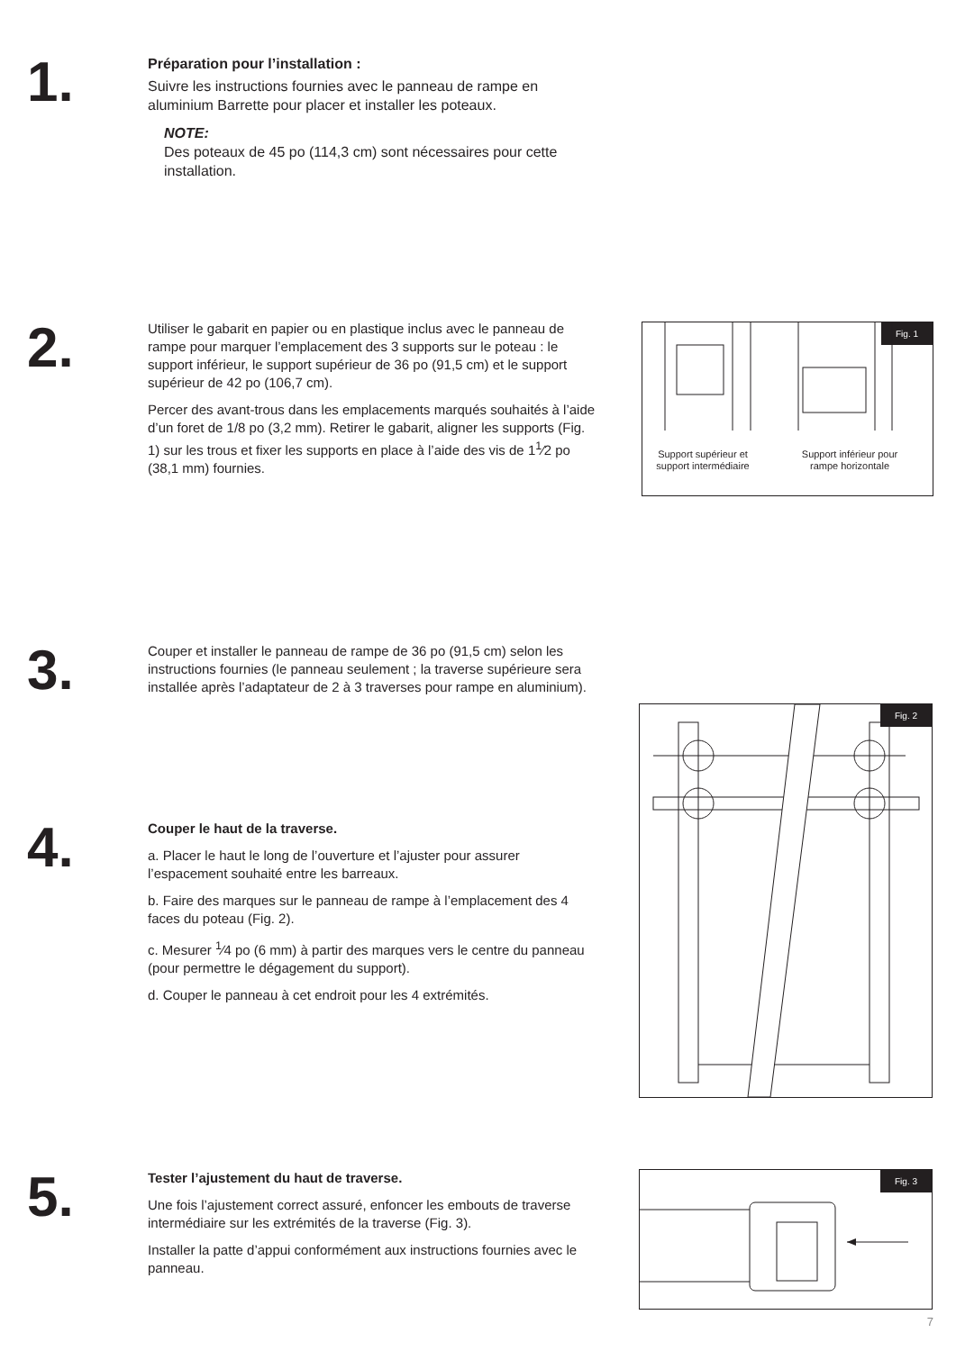1.
Préparation pour l’installation :
Suivre les instructions fournies avec le panneau de rampe en aluminium Barrette pour placer et installer les poteaux.
NOTE:
Des poteaux de 45 po (114,3 cm) sont nécessaires pour cette installation.
2.
Utiliser le gabarit en papier ou en plastique inclus avec le panneau de rampe pour marquer l’emplacement des 3 supports sur le poteau : le support inférieur, le support supérieur de 36 po (91,5 cm) et le support supérieur de 42 po (106,7 cm).
Percer des avant-trous dans les emplacements marqués souhaités à l’aide d’un foret de 1/8 po (3,2 mm). Retirer le gabarit, aligner les supports (Fig. 1) sur les trous et fixer les supports en place à l’aide des vis de 1<sup>1</sup>⁄2 po (38,1 mm) fournies.
Fig. 1
Support supérieur et support intermédiaire
Support inférieur pour rampe horizontale
3.
Couper et installer le panneau de rampe de 36 po (91,5 cm) selon les instructions fournies (le panneau seulement ; la traverse supérieure sera installée après l’adaptateur de 2 à 3 traverses pour rampe en aluminium).
Fig. 2
4.
Couper le haut de la traverse.
a. Placer le haut le long de l’ouverture et l’ajuster pour assurer l’espacement souhaité entre les barreaux.
b. Faire des marques sur le panneau de rampe à l’emplacement des 4 faces du poteau (Fig. 2).
c. Mesurer <sup>1</sup>⁄4 po (6 mm) à partir des marques vers le centre du panneau (pour permettre le dégagement du support).
d. Couper le panneau à cet endroit pour les 4 extrémités.
5.
Tester l’ajustement du haut de traverse.
Une fois l’ajustement correct assuré, enfoncer les embouts de traverse intermédiaire sur les extrémités de la traverse (Fig. 3).
Installer la patte d’appui conformément aux instructions fournies avec le panneau.
Fig. 3
7